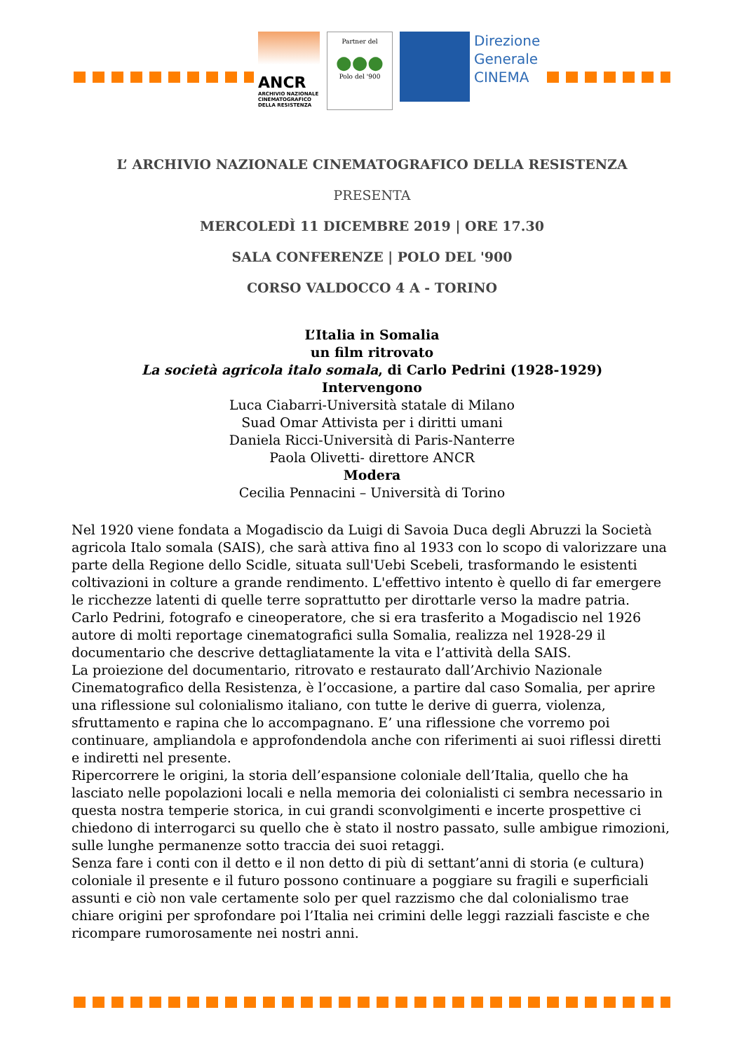ANCR
ARCHIVIO NAZIONALE CINEMATOGRAFICO DELLA RESISTENZA
Partner del
●●●
Polo del '900
Direzione
Generale
CINEMA
L’ ARCHIVIO NAZIONALE CINEMATOGRAFICO DELLA RESISTENZA
PRESENTA
MERCOLEDÌ 11 DICEMBRE 2019 | ORE 17.30
SALA CONFERENZE | POLO DEL '900
CORSO VALDOCCO 4 A - TORINO
L’Italia in Somalia
un film ritrovato
La società agricola italo somala, di Carlo Pedrini (1928-1929)
Intervengono
Luca Ciabarri-Università statale di Milano
Suad Omar Attivista per i diritti umani
Daniela Ricci-Università di Paris-Nanterre
Paola Olivetti- direttore ANCR
Modera
Cecilia Pennacini – Università di Torino
Nel 1920 viene fondata a Mogadiscio da Luigi di Savoia Duca degli Abruzzi la Società agricola Italo somala (SAIS), che sarà attiva fino al 1933 con lo scopo di valorizzare una parte della Regione dello Scidle, situata sull'Uebi Scebeli, trasformando le esistenti coltivazioni in colture a grande rendimento. L'effettivo intento è quello di far emergere le ricchezze latenti di quelle terre soprattutto per dirottarle verso la madre patria.
Carlo Pedrini, fotografo e cineoperatore, che si era trasferito a Mogadiscio nel 1926 autore di molti reportage cinematografici sulla Somalia, realizza nel 1928-29 il documentario che descrive dettagliatamente la vita e l’attività della SAIS.
La proiezione del documentario, ritrovato e restaurato dall’Archivio Nazionale Cinematografico della Resistenza, è l’occasione, a partire dal caso Somalia, per aprire una riflessione sul colonialismo italiano, con tutte le derive di guerra, violenza, sfruttamento e rapina che lo accompagnano. E’ una riflessione che vorremo poi continuare, ampliandola e approfondendola anche con riferimenti ai suoi riflessi diretti e indiretti nel presente.
Ripercorrere le origini, la storia dell’espansione coloniale dell’Italia, quello che ha lasciato nelle popolazioni locali e nella memoria dei colonialisti ci sembra necessario in questa nostra temperie storica, in cui grandi sconvolgimenti e incerte prospettive ci chiedono di interrogarci su quello che è stato il nostro passato, sulle ambigue rimozioni, sulle lunghe permanenze sotto traccia dei suoi retaggi.
Senza fare i conti con il detto e il non detto di più di settant’anni di storia (e cultura) coloniale il presente e il futuro possono continuare a poggiare su fragili e superficiali assunti e ciò non vale certamente solo per quel razzismo che dal colonialismo trae chiare origini per sprofondare poi l’Italia nei crimini delle leggi razziali fasciste e che ricompare rumorosamente nei nostri anni.